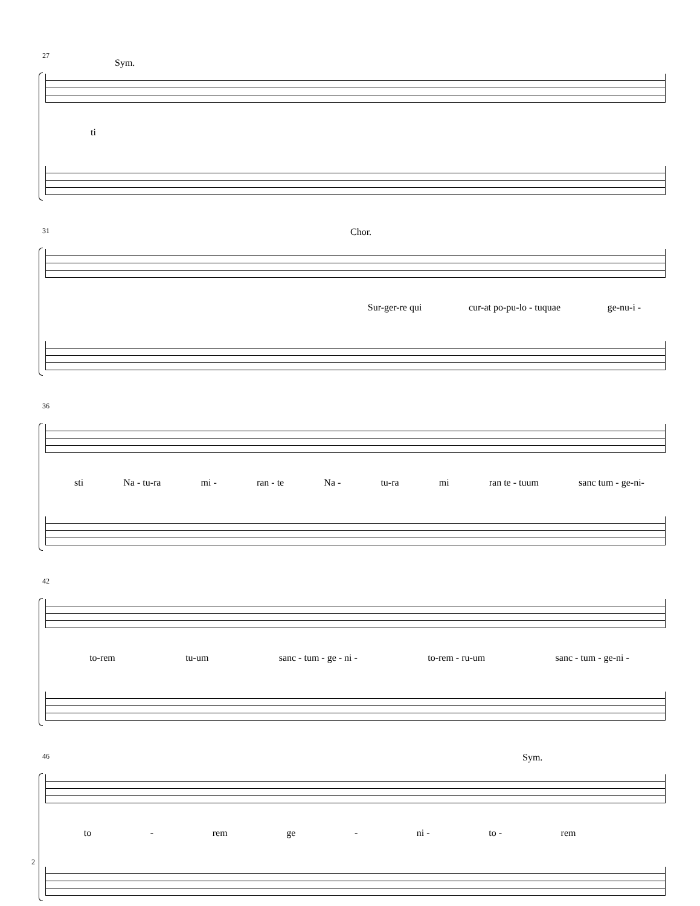27
Sym.
ti
31 Chor.
Sur-ger-re qui cur-at po-pu-lo - tuquae ge-nu-i -
36
sti Na - tu-ra mi - ran - te Na - tu-ra mi ran te - tuum sanc tum - ge-ni-
42
to-rem tu-um sanc - tum - ge - ni - to-rem - ru-um sanc - tum - ge-ni -
46 Sym.
to - rem ge - ni - to - rem
2